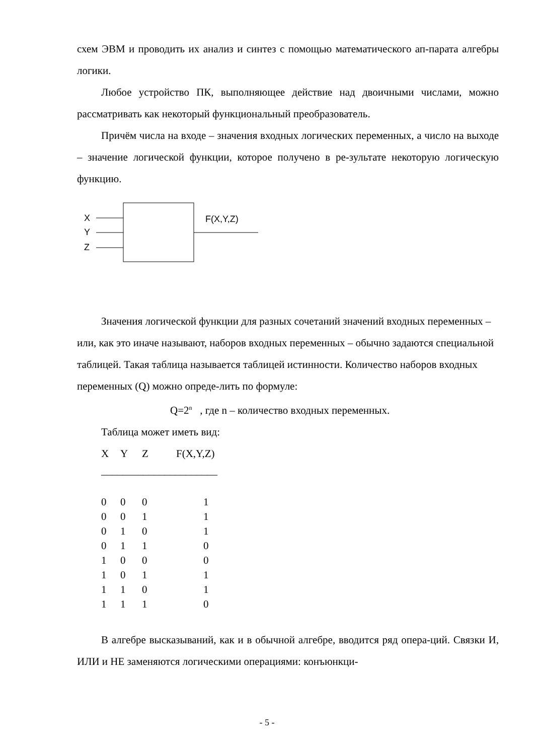схем ЭВМ и проводить их анализ и синтез с помощью математического ап-парата алгебры логики.
Любое устройство ПК, выполняющее действие над двоичными числами, можно рассматривать как некоторый функциональный преобразователь.
Причём числа на входе – значения входных логических переменных, а число на выходе – значение логической функции, которое получено в ре-зультате некоторую логическую функцию.
X
Y
Z
F(X,Y,Z)
Значения логической функции для разных сочетаний значений входных переменных – или, как это иначе называют, наборов входных переменных – обычно задаются специальной таблицей. Такая таблица называется таблицей истинности. Количество наборов входных переменных (Q) можно опреде-лить по формуле:
Q=2<sup>n</sup> , где n – количество входных переменных.
Таблица может иметь вид:
| X | Y | Z | F(X,Y,Z) |
| ______________________ | | | |
| 0 | 0 | 0 | 1 |
| 0 | 0 | 1 | 1 |
| 0 | 1 | 0 | 1 |
| 0 | 1 | 1 | 0 |
| 1 | 0 | 0 | 0 |
| 1 | 0 | 1 | 1 |
| 1 | 1 | 0 | 1 |
| 1 | 1 | 1 | 0 |
В алгебре высказываний, как и в обычной алгебре, вводится ряд опера-ций. Связки И, ИЛИ и НЕ заменяются логическими операциями: конъюнкци-
- 5 -